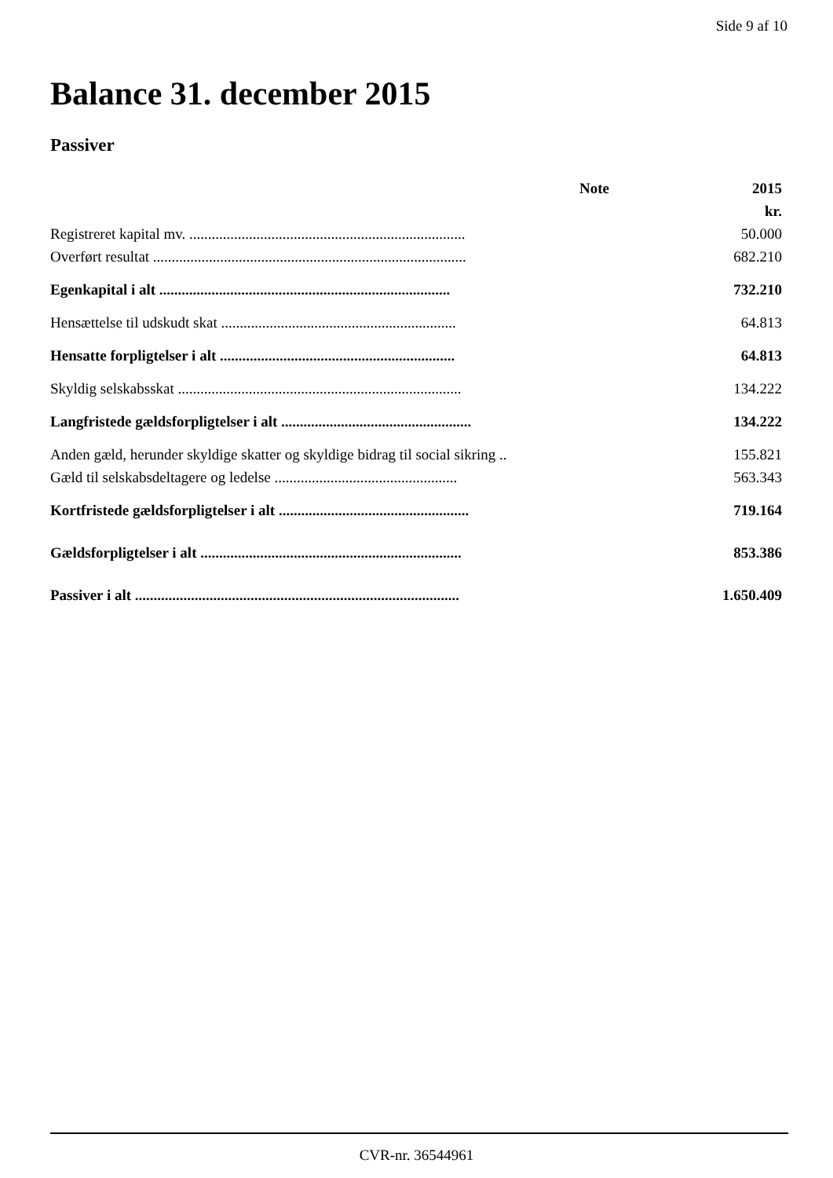Side 9 af 10
Balance 31. december 2015
Passiver
| | | Note | 2015 |
| --- | --- | --- | --- |
| | | | kr. |
| Registreret kapital mv. .......................................................................... | | | 50.000 |
| Overført resultat .................................................................................... | | | 682.210 |
| Egenkapital i alt .............................................................................. | | | 732.210 |
| Hensættelse til udskudt skat ............................................................... | | | 64.813 |
| Hensatte forpligtelser i alt ............................................................... | | | 64.813 |
| Skyldig selskabsskat ............................................................................ | | | 134.222 |
| Langfristede gældsforpligtelser i alt ................................................... | | | 134.222 |
| Anden gæld, herunder skyldige skatter og skyldige bidrag til social sikring .. | | | 155.821 |
| Gæld til selskabsdeltagere og ledelse ................................................. | | | 563.343 |
| Kortfristede gældsforpligtelser i alt ................................................... | | | 719.164 |
| Gældsforpligtelser i alt ...................................................................... | | | 853.386 |
| Passiver i alt ....................................................................................... | | | 1.650.409 |
CVR-nr. 36544961